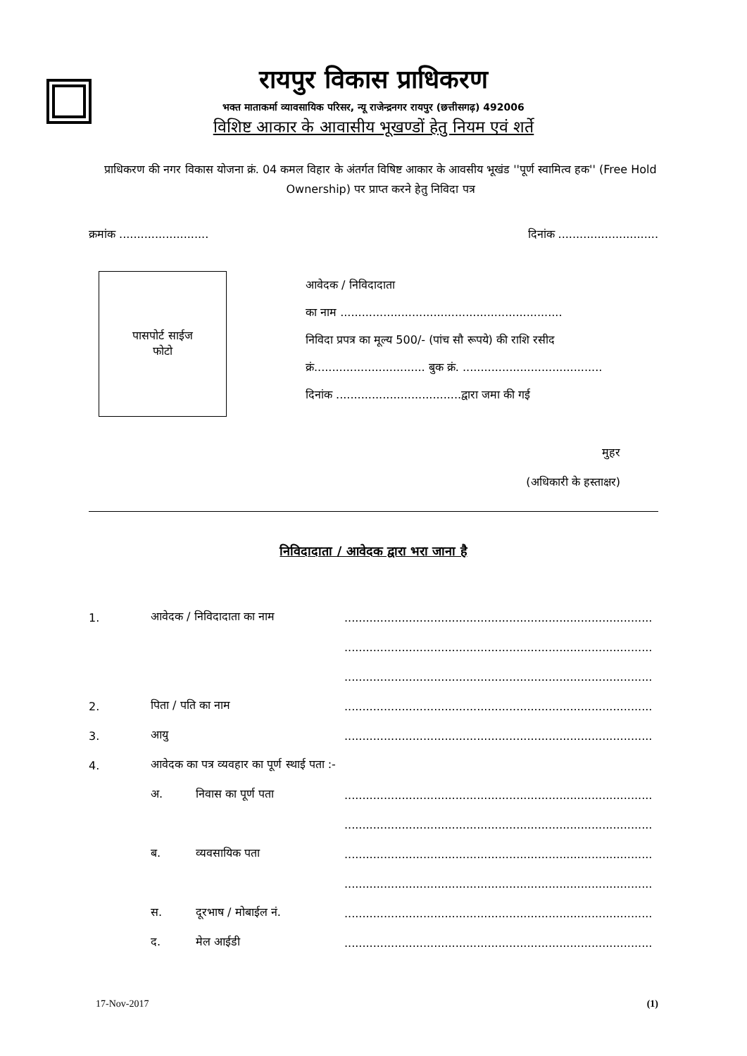रायपुर विकास प्राधिकरण
भक्त माताकर्मा व्यावसायिक परिसर, न्यू राजेन्द्रनगर रायपुर (छत्तीसगढ़) 492006
विशिष्ट आकार के आवासीय भूखण्डों हेतु नियम एवं शर्ते
प्राधिकरण की नगर विकास योजना क्रं. 04 कमल विहार के अंतर्गत विषिष्ट आकार के आवसीय भूखंड ''पूर्ण स्वामित्व हक'' (Free Hold Ownership) पर प्राप्त करने हेतु निविदा पत्र
क्रमांक ......................... दिनांक ............................
पासपोर्ट साईज
फोटो
आवेदक / निविदादाता
का नाम ..............................................................
निविदा प्रपत्र का मूल्य 500/- (पांच सौ रूपये) की राशि रसीद
क्रं............................... बुक क्रं. .......................................
दिनांक ...................................द्वारा जमा की गई
मुहर
(अधिकारी के हस्ताक्षर)
निविदादाता / आवेदक द्वारा भरा जाना है
1. आवेदक / निविदादाता का नाम..........................................................................................................
..........................................................................................................
..........................................................................................................
2. पिता / पति का नाम..........................................................................................................
3. आयु..........................................................................................................
4. आवेदक का पत्र व्यवहार का पूर्ण स्थाई पता :-
अ. निवास का पूर्ण पता..........................................................................................................
..........................................................................................................
ब. व्यवसायिक पता..........................................................................................................
..........................................................................................................
स. दूरभाष / मोबाईल नं...........................................................................................................
द. मेल आईडी..........................................................................................................
17-Nov-2017 (1)